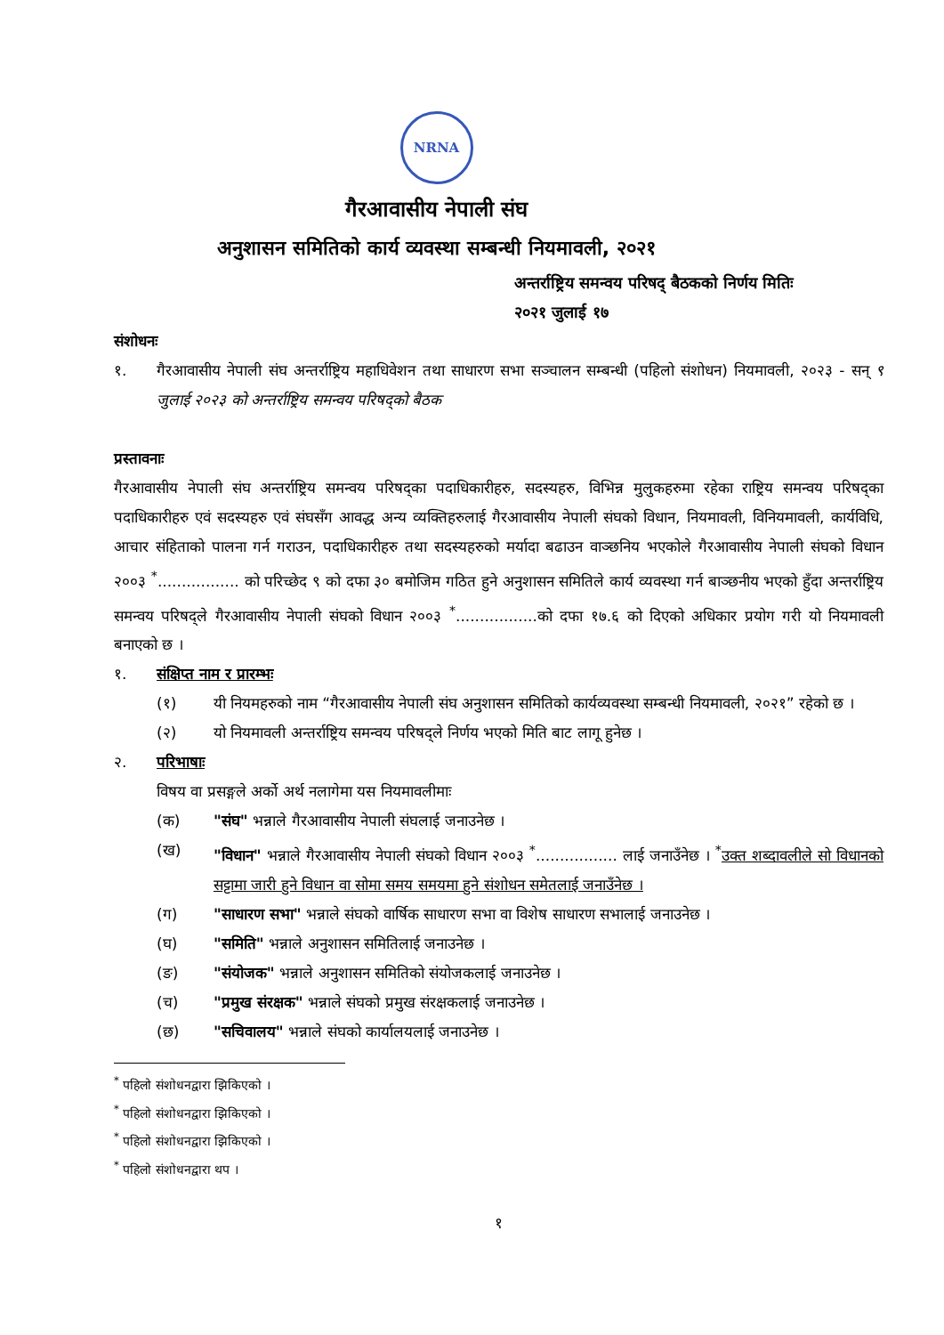NRNA
गैरआवासीय नेपाली संघ
अनुशासन समितिको कार्य व्यवस्था सम्बन्धी नियमावली, २०२१
अन्तर्राष्ट्रिय समन्वय परिषद् बैठकको निर्णय मितिः
२०२१ जुलाई १७
संशोधनः
१. गैरआवासीय नेपाली संघ अन्तर्राष्ट्रिय महाधिवेशन तथा साधारण सभा सञ्चालन सम्बन्धी (पहिलो संशोधन) नियमावली, २०२३ - सन् ९ जुलाई २०२३ को अन्तर्राष्ट्रिय समन्वय परिषद्को बैठक
प्रस्तावनाः
गैरआवासीय नेपाली संघ अन्तर्राष्ट्रिय समन्वय परिषद्का पदाधिकारीहरु, सदस्यहरु, विभिन्न मुलुकहरुमा रहेका राष्ट्रिय समन्वय परिषद्का पदाधिकारीहरु एवं सदस्यहरु एवं संघसँग आवद्ध अन्य व्यक्तिहरुलाई गैरआवासीय नेपाली संघको विधान, नियमावली, विनियमावली, कार्यविधि, आचार संहिताको पालना गर्न गराउन, पदाधिकारीहरु तथा सदस्यहरुको मर्यादा बढाउन वाञ्छनिय भएकोले गैरआवासीय नेपाली संघको विधान २००३ <sup>*</sup>................. को परिच्छेद ९ को दफा ३० बमोजिम गठित हुने अनुशासन समितिले कार्य व्यवस्था गर्न बाञ्छनीय भएको हुँदा अन्तर्राष्ट्रिय समन्वय परिषद्ले गैरआवासीय नेपाली संघको विधान २००३ <sup>*</sup>.................को दफा १७.६ को दिएको अधिकार प्रयोग गरी यो नियमावली बनाएको छ ।
१. संक्षिप्त नाम र प्रारम्भः
(१) यी नियमहरुको नाम “गैरआवासीय नेपाली संघ अनुशासन समितिको कार्यव्यवस्था सम्बन्धी नियमावली, २०२१” रहेको छ ।
(२) यो नियमावली अन्तर्राष्ट्रिय समन्वय परिषद्ले निर्णय भएको मिति बाट लागू हुनेछ ।
२. परिभाषाः
विषय वा प्रसङ्गले अर्को अर्थ नलागेमा यस नियमावलीमाः
(क) "संघ" भन्नाले गैरआवासीय नेपाली संघलाई जनाउनेछ ।
(ख) "विधान" भन्नाले गैरआवासीय नेपाली संघको विधान २००३ <sup>*</sup>................. लाई जनाउँनेछ । <sup>*</sup>उक्त शब्दावलीले सो विधानको सट्टामा जारी हुने विधान वा सोमा समय समयमा हुने संशोधन समेतलाई जनाउँनेछ ।
(ग) "साधारण सभा" भन्नाले संघको वार्षिक साधारण सभा वा विशेष साधारण सभालाई जनाउनेछ ।
(घ) "समिति" भन्नाले अनुशासन समितिलाई जनाउनेछ ।
(ङ) "संयोजक" भन्नाले अनुशासन समितिको संयोजकलाई जनाउनेछ ।
(च) "प्रमुख संरक्षक" भन्नाले संघको प्रमुख संरक्षकलाई जनाउनेछ ।
(छ) "सचिवालय" भन्नाले संघको कार्यालयलाई जनाउनेछ ।
<sup>*</sup> पहिलो संशोधनद्वारा झिकिएको ।
<sup>*</sup> पहिलो संशोधनद्वारा झिकिएको ।
<sup>*</sup> पहिलो संशोधनद्वारा झिकिएको ।
<sup>*</sup> पहिलो संशोधनद्वारा थप ।
१